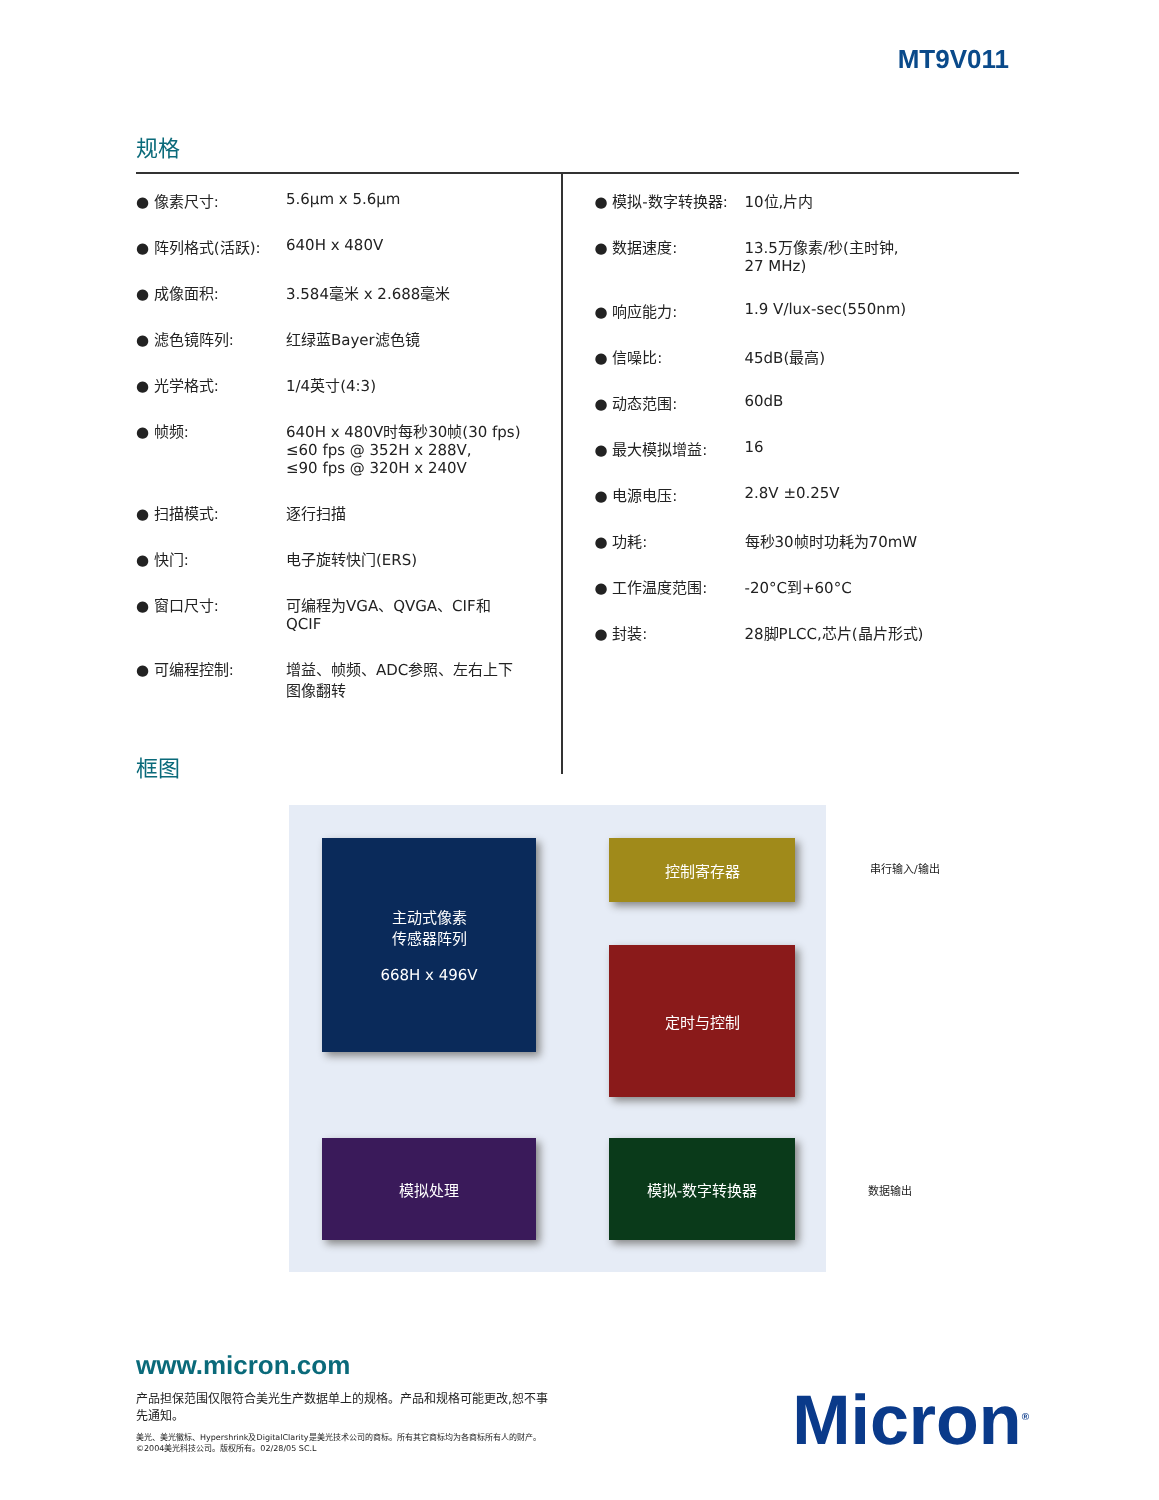MT9V011
规格
| ● 像素尺寸: | 5.6μm x 5.6μm |
| ● 阵列格式(活跃): | 640H x 480V |
| ● 成像面积: | 3.584毫米 x 2.688毫米 |
| ● 滤色镜阵列: | 红绿蓝Bayer滤色镜 |
| ● 光学格式: | 1/4英寸(4:3) |
| ● 帧频: | 640H x 480V时每秒30帧(30 fps) ≤60 fps @ 352H x 288V, ≤90 fps @ 320H x 240V |
| ● 扫描模式: | 逐行扫描 |
| ● 快门: | 电子旋转快门(ERS) |
| ● 窗口尺寸: | 可编程为VGA、QVGA、CIF和 QCIF |
| ● 可编程控制: | 增益、帧频、ADC参照、左右上下 图像翻转 |
| ● 模拟-数字转换器: | 10位,片内 |
| ● 数据速度: | 13.5万像素/秒(主时钟, 27 MHz) |
| ● 响应能力: | 1.9 V/lux-sec(550nm) |
| ● 信噪比: | 45dB(最高) |
| ● 动态范围: | 60dB |
| ● 最大模拟增益: | 16 |
| ● 电源电压: | 2.8V ±0.25V |
| ● 功耗: | 每秒30帧时功耗为70mW |
| ● 工作温度范围: | -20°C到+60°C |
| ● 封装: | 28脚PLCC,芯片(晶片形式) |
框图
主动式像素
传感器阵列
668H x 496V
控制寄存器
定时与控制
模拟处理 模拟-数字转换器
串行输入/输出
数据输出
www.micron.com
产品担保范围仅限符合美光生产数据单上的规格。产品和规格可能更改,恕不事先通知。
美光、美光徽标、Hypershrink及DigitalClarity是美光技术公司的商标。所有其它商标均为各商标所有人的财产。©2004美光科技公司。版权所有。02/28/05 SC.L
Micron<sup>®</sup>